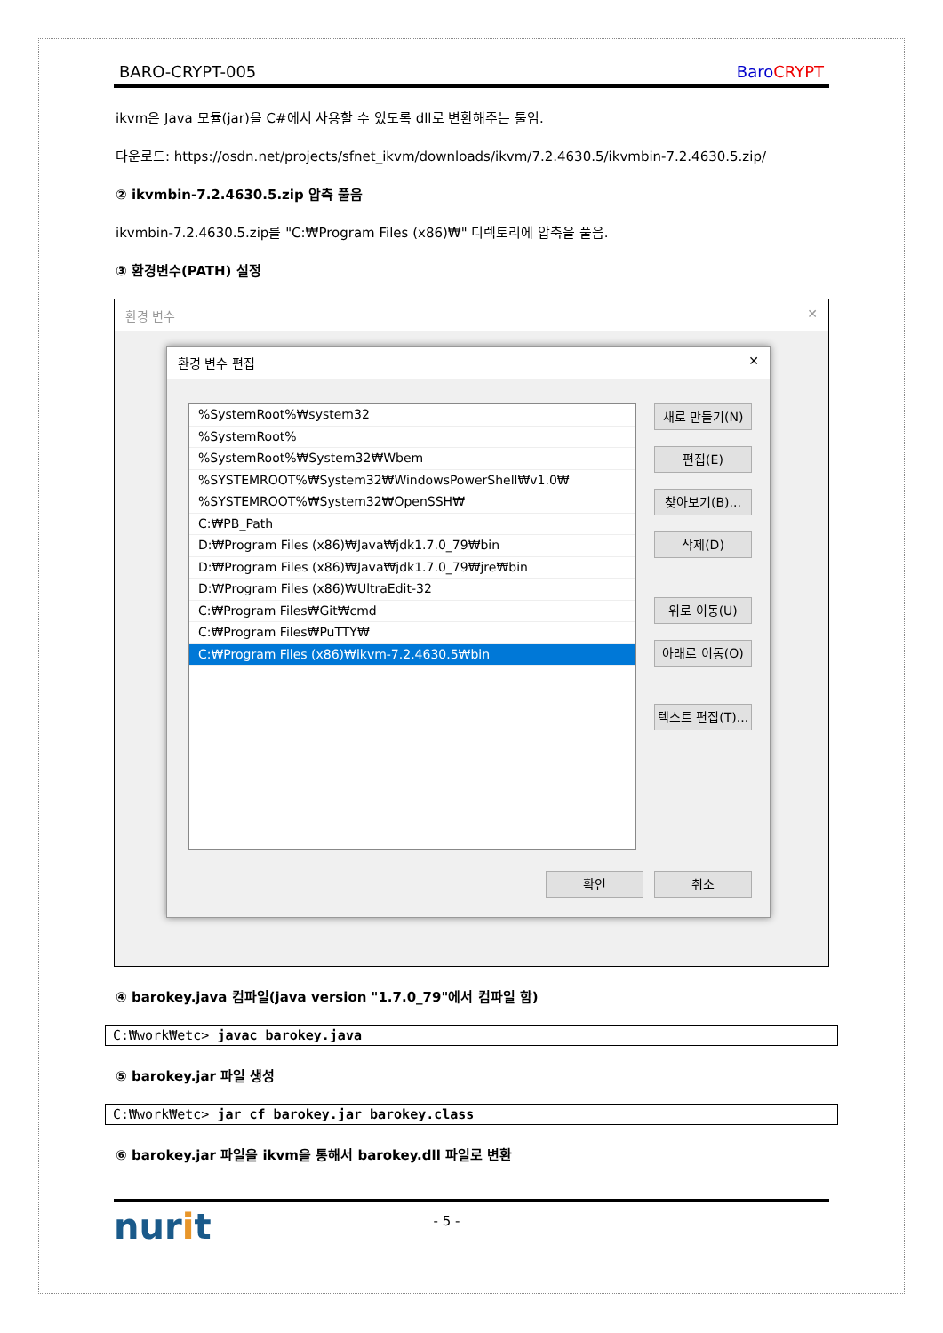BARO-CRYPT-005 Baro CRYPT
ikvm은 Java 모듈(jar)을 C#에서 사용할 수 있도록 dll로 변환해주는 툴임.
다운로드: https://osdn.net/projects/sfnet_ikvm/downloads/ikvm/7.2.4630.5/ikvmbin-7.2.4630.5.zip/
② ikvmbin-7.2.4630.5.zip 압축 풀음
ikvmbin-7.2.4630.5.zip를 "C:₩Program Files (x86)₩" 디렉토리에 압축을 풀음.
③ 환경변수(PATH) 설정
환경 변수 ✕
환경 변수 편집 ✕
%SystemRoot%₩system32
%SystemRoot%
%SystemRoot%₩System32₩Wbem
%SYSTEMROOT%₩System32₩WindowsPowerShell₩v1.0₩
%SYSTEMROOT%₩System32₩OpenSSH₩
C:₩PB_Path
D:₩Program Files (x86)₩Java₩jdk1.7.0_79₩bin
D:₩Program Files (x86)₩Java₩jdk1.7.0_79₩jre₩bin
D:₩Program Files (x86)₩UltraEdit-32
C:₩Program Files₩Git₩cmd
C:₩Program Files₩PuTTY₩
C:₩Program Files (x86)₩ikvm-7.2.4630.5₩bin
새로 만들기(N)
편집(E)
찾아보기(B)...
삭제(D)
위로 이동(U)
아래로 이동(O)
텍스트 편집(T)...
확인 취소
④ barokey.java 컴파일(java version "1.7.0_79"에서 컴파일 함)
C:₩work₩etc> javac barokey.java
⑤ barokey.jar 파일 생성
C:₩work₩etc> jar cf barokey.jar barokey.class
⑥ barokey.jar 파일을 ikvm을 통해서 barokey.dll 파일로 변환
nurit - 5 -